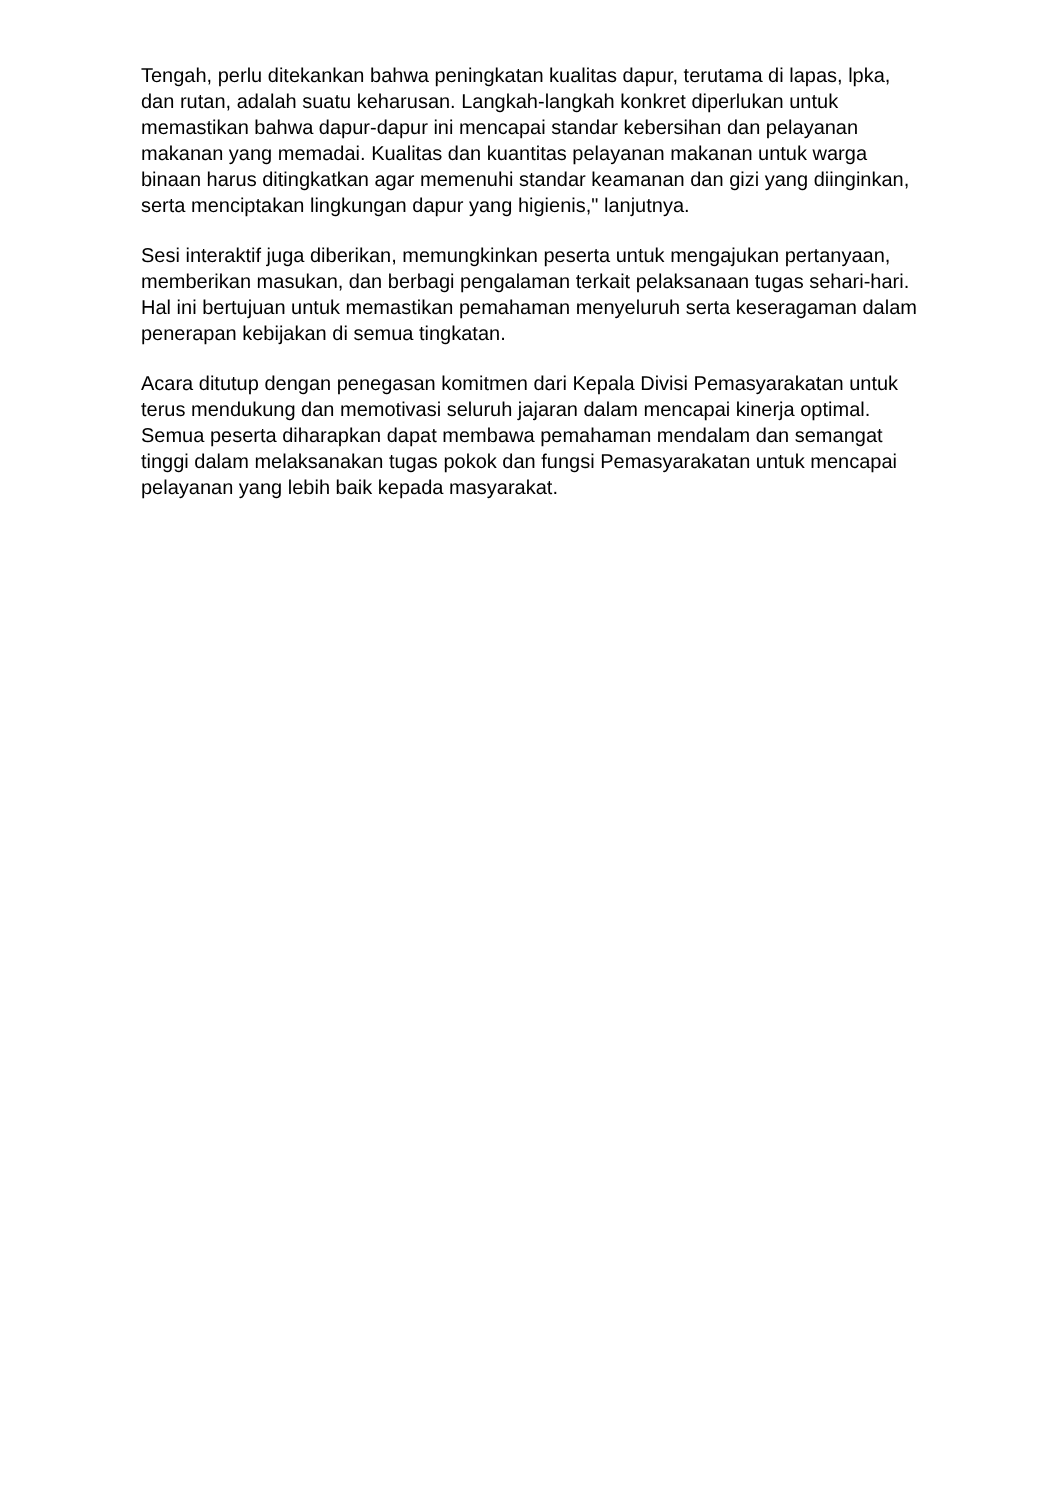Tengah, perlu ditekankan bahwa peningkatan kualitas dapur, terutama di lapas, lpka, dan rutan, adalah suatu keharusan. Langkah-langkah konkret diperlukan untuk memastikan bahwa dapur-dapur ini mencapai standar kebersihan dan pelayanan makanan yang memadai. Kualitas dan kuantitas pelayanan makanan untuk warga binaan harus ditingkatkan agar memenuhi standar keamanan dan gizi yang diinginkan, serta menciptakan lingkungan dapur yang higienis," lanjutnya.
Sesi interaktif juga diberikan, memungkinkan peserta untuk mengajukan pertanyaan, memberikan masukan, dan berbagi pengalaman terkait pelaksanaan tugas sehari-hari. Hal ini bertujuan untuk memastikan pemahaman menyeluruh serta keseragaman dalam penerapan kebijakan di semua tingkatan.
Acara ditutup dengan penegasan komitmen dari Kepala Divisi Pemasyarakatan untuk terus mendukung dan memotivasi seluruh jajaran dalam mencapai kinerja optimal. Semua peserta diharapkan dapat membawa pemahaman mendalam dan semangat tinggi dalam melaksanakan tugas pokok dan fungsi Pemasyarakatan untuk mencapai pelayanan yang lebih baik kepada masyarakat.